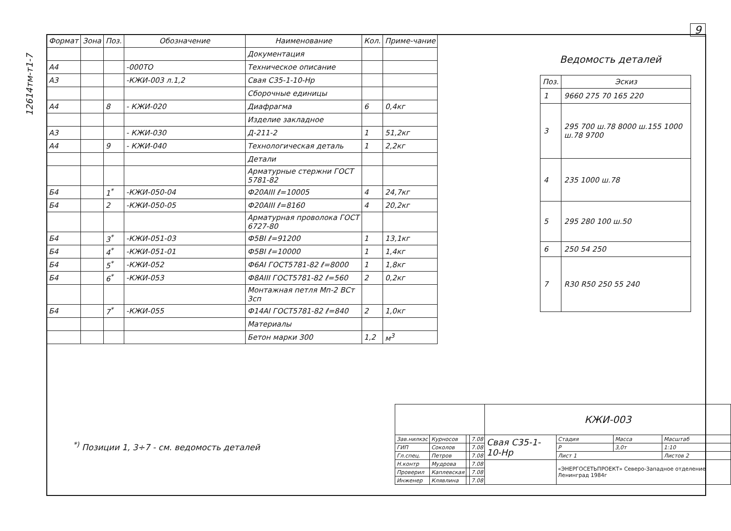12614тм-т1-7
9
| Формат | Зона | Поз. | Обозначение | Наименование | Кол. | Приме-чание |
| --- | --- | --- | --- | --- | --- | --- |
| | | | | Документация | | |
| А4 | | | -000ТО | Техническое описание | | |
| А3 | | | -КЖИ-003 л.1,2 | Свая С35-1-10-Нр | | |
| | | | | Сборочные единицы | | |
| А4 | | 8 | - КЖИ-020 | Диафрагма | 6 | 0,4кг |
| | | | | Изделие закладное | | |
| А3 | | | - КЖИ-030 | Д-211-2 | 1 | 51,2кг |
| А4 | | 9 | - КЖИ-040 | Технологическая деталь | 1 | 2,2кг |
| | | | | Детали | | |
| | | | | Арматурные стержни ГОСТ 5781-82 | | |
| Б4 | | 1<sup>*</sup> | -КЖИ-050-04 | Ф20АIII ℓ=10005 | 4 | 24,7кг |
| Б4 | | 2 | -КЖИ-050-05 | Ф20АIII ℓ=8160 | 4 | 20,2кг |
| | | | | Арматурная проволока ГОСТ 6727-80 | | |
| Б4 | | 3<sup>*</sup> | -КЖИ-051-03 | Ф5ВI ℓ=91200 | 1 | 13,1кг |
| Б4 | | 4<sup>*</sup> | -КЖИ-051-01 | Ф5ВI ℓ=10000 | 1 | 1,4кг |
| Б4 | | 5<sup>*</sup> | -КЖИ-052 | Ф6АI ГОСТ5781-82 ℓ=8000 | 1 | 1,8кг |
| Б4 | | 6<sup>*</sup> | -КЖИ-053 | Ф8АIII ГОСТ5781-82 ℓ=560 | 2 | 0,2кг |
| | | | | Монтажная петля Мп-2 ВСт 3сп | | |
| Б4 | | 7<sup>*</sup> | -КЖИ-055 | Ф14АI ГОСТ5781-82 ℓ=840 | 2 | 1,0кг |
| | | | | Материалы | | |
| | | | | Бетон марки 300 | 1,2 | м<sup>3</sup> |
Ведомость деталей
| Поз. | Эскиз |
| --- | --- |
| 1 | 9660 275 70 165 220 |
| 3 | 295 700 ш.78 8000 ш.155 1000 ш.78 9700 |
| 4 | 235 1000 ш.78 |
| 5 | 295 280 100 ш.50 |
| 6 | 250 54 250 |
| 7 | R30 R50 250 55 240 |
<sup>*)</sup> Позиции 1, 3÷7 - см. ведомость деталей
| | | | | КЖИ-003 | | | |
| Зав.нилкэс | Курносов | | 7.08 | Свая С35-1-10-Нр | Стадия | Масса | Масштаб |
| ГИП | Соколов | | 7.08 | | Р | 3,0т | 1:10 |
| Гл.спец. | Петров | | 7.08 | | Лист 1 | | Листов 2 |
| Н.контр | Мудрова | | 7.08 | | «ЭНЕРГОСЕТЬПРОЕКТ» Северо-Западное отделение Ленинград 1984г | | |
| Проверил | Каплевская | | 7.08 | | | | |
| Инженер | Клявлина | | 7.08 | | | | |